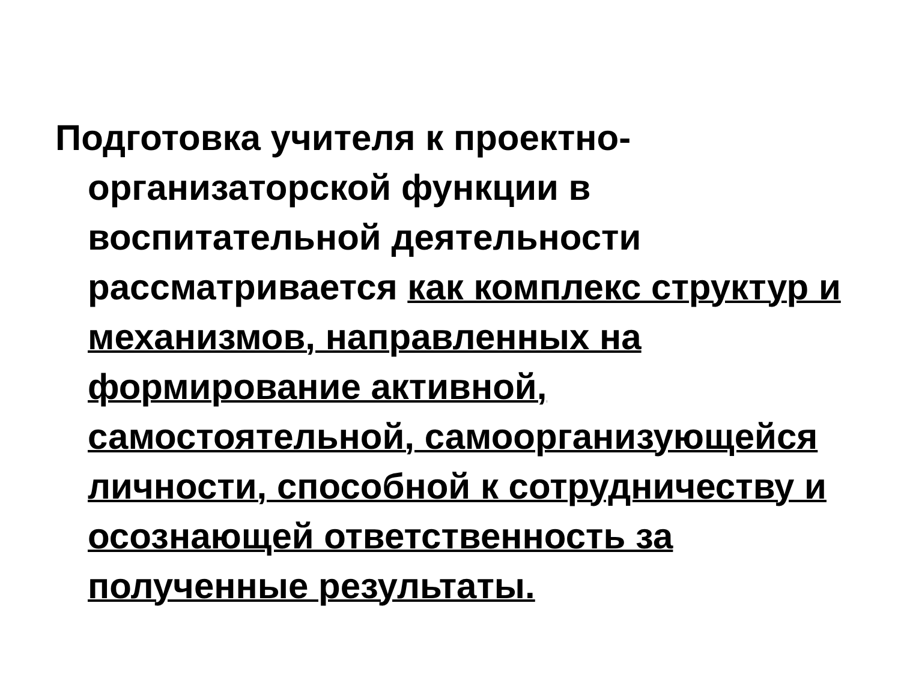Подготовка учителя к проектно-организаторской функции в воспитательной деятельности рассматривается как комплекс структур и механизмов, направленных на формирование активной, самостоятельной, самоорганизующейся личности, способной к сотрудничеству и осознающей ответственность за полученные результаты.